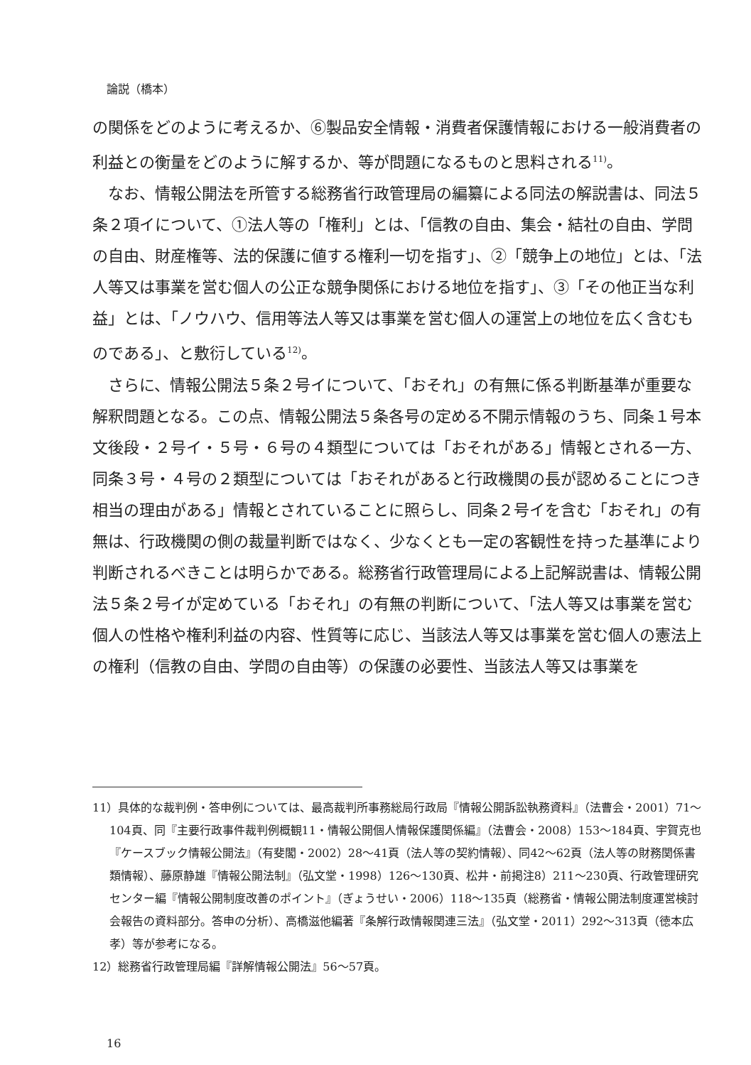論説（橋本）
の関係をどのように考えるか、⑥製品安全情報・消費者保護情報における一般消費者の利益との衡量をどのように解するか、等が問題になるものと思料される<sup>11)</sup>。
なお、情報公開法を所管する総務省行政管理局の編纂による同法の解説書は、同法５条２項イについて、①法人等の「権利」とは、「信教の自由、集会・結社の自由、学問の自由、財産権等、法的保護に値する権利一切を指す」、②「競争上の地位」とは、「法人等又は事業を営む個人の公正な競争関係における地位を指す」、③「その他正当な利益」とは、「ノウハウ、信用等法人等又は事業を営む個人の運営上の地位を広く含むものである」、と敷衍している<sup>12)</sup>。
さらに、情報公開法５条２号イについて、「おそれ」の有無に係る判断基準が重要な解釈問題となる。この点、情報公開法５条各号の定める不開示情報のうち、同条１号本文後段・２号イ・５号・６号の４類型については「おそれがある」情報とされる一方、同条３号・４号の２類型については「おそれがあると行政機関の長が認めることにつき相当の理由がある」情報とされていることに照らし、同条２号イを含む「おそれ」の有無は、行政機関の側の裁量判断ではなく、少なくとも一定の客観性を持った基準により判断されるべきことは明らかである。総務省行政管理局による上記解説書は、情報公開法５条２号イが定めている「おそれ」の有無の判断について、「法人等又は事業を営む個人の性格や権利利益の内容、性質等に応じ、当該法人等又は事業を営む個人の憲法上の権利（信教の自由、学問の自由等）の保護の必要性、当該法人等又は事業を
11）具体的な裁判例・答申例については、最高裁判所事務総局行政局『情報公開訴訟執務資料』（法曹会・2001）71〜104頁、同『主要行政事件裁判例概観11・情報公開個人情報保護関係編』（法曹会・2008）153〜184頁、宇賀克也『ケースブック情報公開法』（有斐閣・2002）28〜41頁（法人等の契約情報）、同42〜62頁（法人等の財務関係書類情報）、藤原静雄『情報公開法制』（弘文堂・1998）126〜130頁、松井・前掲注8）211〜230頁、行政管理研究センター編『情報公開制度改善のポイント』（ぎょうせい・2006）118〜135頁（総務省・情報公開法制度運営検討会報告の資料部分。答申の分析）、高橋滋他編著『条解行政情報関連三法』（弘文堂・2011）292〜313頁（徳本広孝）等が参考になる。
12）総務省行政管理局編『詳解情報公開法』56〜57頁。
16